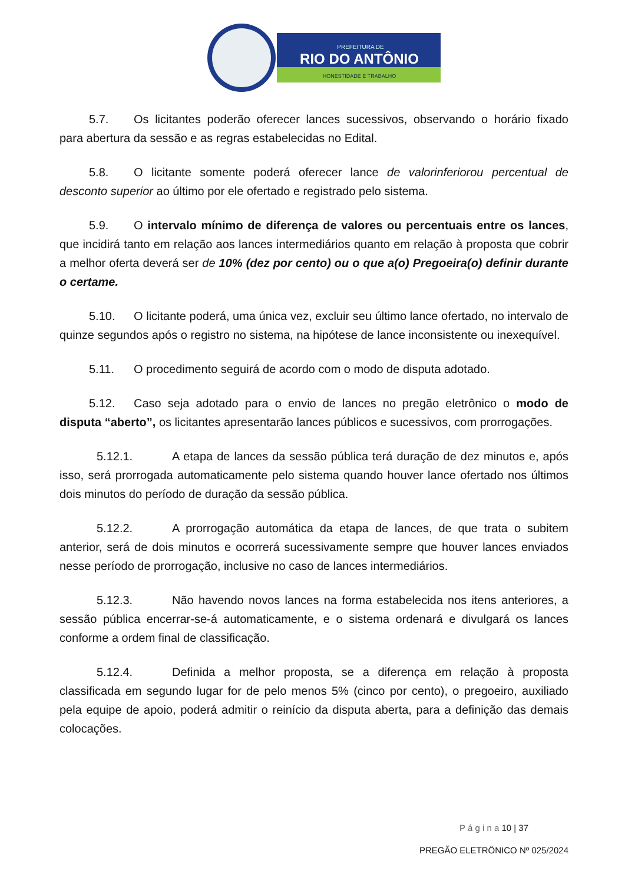PREFEITURA DE
RIO DO ANTÔNIO
HONESTIDADE E TRABALHO
5.7. Os licitantes poderão oferecer lances sucessivos, observando o horário fixado para abertura da sessão e as regras estabelecidas no Edital.
5.8. O licitante somente poderá oferecer lance de valorinferiorou percentual de desconto superior ao último por ele ofertado e registrado pelo sistema.
5.9. O intervalo mínimo de diferença de valores ou percentuais entre os lances, que incidirá tanto em relação aos lances intermediários quanto em relação à proposta que cobrir a melhor oferta deverá ser de 10% (dez por cento) ou o que a(o) Pregoeira(o) definir durante o certame.
5.10. O licitante poderá, uma única vez, excluir seu último lance ofertado, no intervalo de quinze segundos após o registro no sistema, na hipótese de lance inconsistente ou inexequível.
5.11. O procedimento seguirá de acordo com o modo de disputa adotado.
5.12. Caso seja adotado para o envio de lances no pregão eletrônico o modo de disputa “aberto”, os licitantes apresentarão lances públicos e sucessivos, com prorrogações.
5.12.1. A etapa de lances da sessão pública terá duração de dez minutos e, após isso, será prorrogada automaticamente pelo sistema quando houver lance ofertado nos últimos dois minutos do período de duração da sessão pública.
5.12.2. A prorrogação automática da etapa de lances, de que trata o subitem anterior, será de dois minutos e ocorrerá sucessivamente sempre que houver lances enviados nesse período de prorrogação, inclusive no caso de lances intermediários.
5.12.3. Não havendo novos lances na forma estabelecida nos itens anteriores, a sessão pública encerrar-se-á automaticamente, e o sistema ordenará e divulgará os lances conforme a ordem final de classificação.
5.12.4. Definida a melhor proposta, se a diferença em relação à proposta classificada em segundo lugar for de pelo menos 5% (cinco por cento), o pregoeiro, auxiliado pela equipe de apoio, poderá admitir o reinício da disputa aberta, para a definição das demais colocações.
P á g i n a 10 | 37
PREGÃO ELETRÔNICO Nº 025/2024